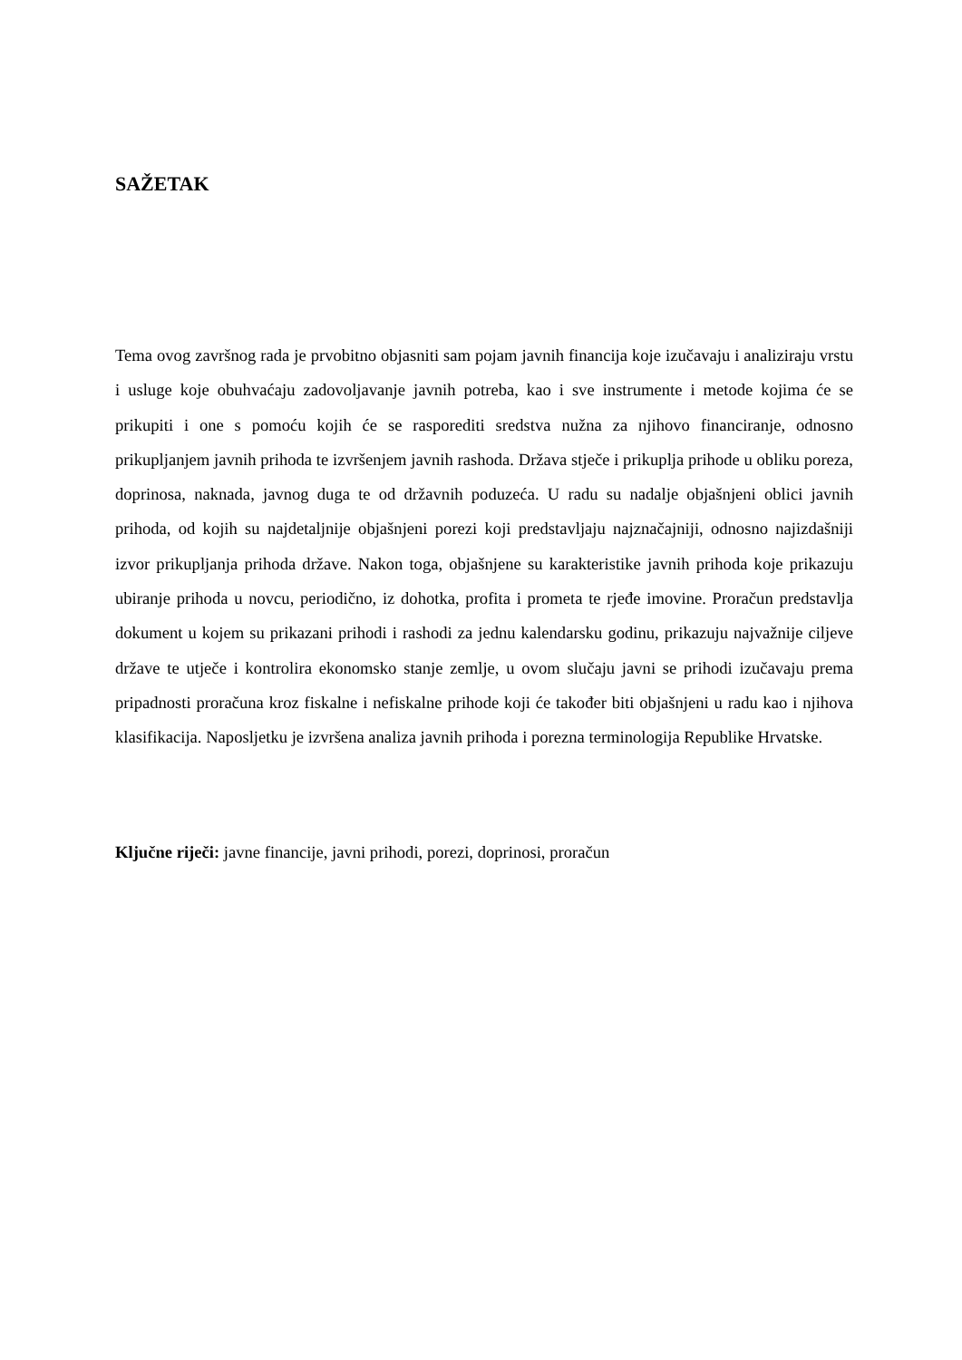SAŽETAK
Tema ovog završnog rada je prvobitno objasniti sam pojam javnih financija koje izučavaju i analiziraju vrstu i usluge koje obuhvaćaju zadovoljavanje javnih potreba, kao i sve instrumente i metode kojima će se prikupiti i one s pomoću kojih će se rasporediti sredstva nužna za njihovo financiranje, odnosno prikupljanjem javnih prihoda te izvršenjem javnih rashoda. Država stječe i prikuplja prihode u obliku poreza, doprinosa, naknada, javnog duga te od državnih poduzeća. U radu su nadalje objašnjeni oblici javnih prihoda, od kojih su najdetaljnije objašnjeni porezi koji predstavljaju najznačajniji, odnosno najizdašniji izvor prikupljanja prihoda države. Nakon toga, objašnjene su karakteristike javnih prihoda koje prikazuju ubiranje prihoda u novcu, periodično, iz dohotka, profita i prometa te rjeđe imovine. Proračun predstavlja dokument u kojem su prikazani prihodi i rashodi za jednu kalendarsku godinu, prikazuju najvažnije ciljeve države te utječe i kontrolira ekonomsko stanje zemlje, u ovom slučaju javni se prihodi izučavaju prema pripadnosti proračuna kroz fiskalne i nefiskalne prihode koji će također biti objašnjeni u radu kao i njihova klasifikacija. Naposljetku je izvršena analiza javnih prihoda i porezna terminologija Republike Hrvatske.
Ključne riječi: javne financije, javni prihodi, porezi, doprinosi, proračun